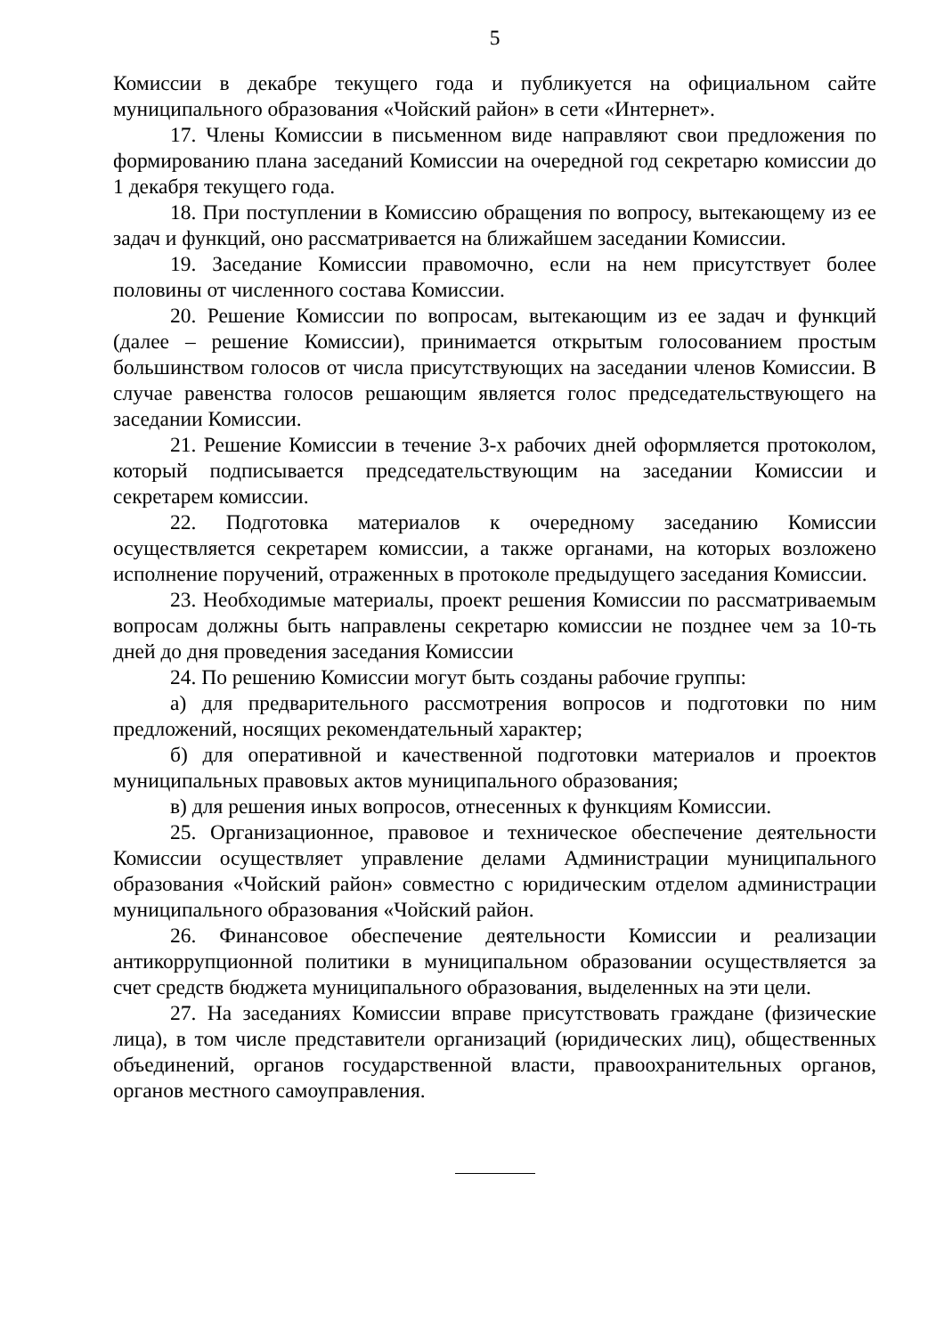5
Комиссии в декабре текущего года и публикуется на официальном сайте муниципального образования «Чойский район» в сети «Интернет».
17. Члены Комиссии в письменном виде направляют свои предложения по формированию плана заседаний Комиссии на очередной год секретарю комиссии до 1 декабря текущего года.
18. При поступлении в Комиссию обращения по вопросу, вытекающему из ее задач и функций, оно рассматривается на ближайшем заседании Комиссии.
19. Заседание Комиссии правомочно, если на нем присутствует более половины от численного состава Комиссии.
20. Решение Комиссии по вопросам, вытекающим из ее задач и функций (далее – решение Комиссии), принимается открытым голосованием простым большинством голосов от числа присутствующих на заседании членов Комиссии. В случае равенства голосов решающим является голос председательствующего на заседании Комиссии.
21. Решение Комиссии в течение 3-х рабочих дней оформляется протоколом, который подписывается председательствующим на заседании Комиссии и секретарем комиссии.
22. Подготовка материалов к очередному заседанию Комиссии осуществляется секретарем комиссии, а также органами, на которых возложено исполнение поручений, отраженных в протоколе предыдущего заседания Комиссии.
23. Необходимые материалы, проект решения Комиссии по рассматриваемым вопросам должны быть направлены секретарю комиссии не позднее чем за 10-ть дней до дня проведения заседания Комиссии
24. По решению Комиссии могут быть созданы рабочие группы:
а) для предварительного рассмотрения вопросов и подготовки по ним предложений, носящих рекомендательный характер;
б) для оперативной и качественной подготовки материалов и проектов муниципальных правовых актов муниципального образования;
в) для решения иных вопросов, отнесенных к функциям Комиссии.
25. Организационное, правовое и техническое обеспечение деятельности Комиссии осуществляет управление делами Администрации муниципального образования «Чойский район» совместно с юридическим отделом администрации муниципального образования «Чойский район.
26. Финансовое обеспечение деятельности Комиссии и реализации антикоррупционной политики в муниципальном образовании осуществляется за счет средств бюджета муниципального образования, выделенных на эти цели.
27. На заседаниях Комиссии вправе присутствовать граждане (физические лица), в том числе представители организаций (юридических лиц), общественных объединений, органов государственной власти, правоохранительных органов, органов местного самоуправления.